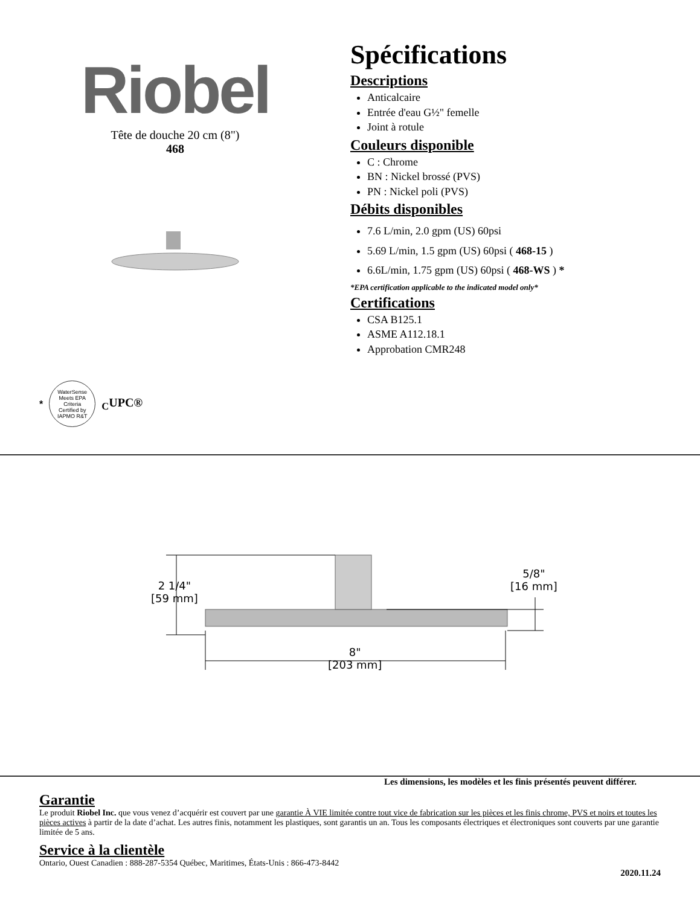Riobel
Tête de douche 20 cm (8")
468
Spécifications
Descriptions
Anticalcaire
Entrée d'eau G½" femelle
Joint à rotule
Couleurs disponible
C : Chrome
BN : Nickel brossé (PVS)
PN : Nickel poli (PVS)
Débits disponibles
7.6 L/min, 2.0 gpm (US) 60psi
5.69 L/min, 1.5 gpm (US) 60psi ( 468-15 )
6.6L/min, 1.75 gpm (US) 60psi ( 468-WS ) *
*EPA certification applicable to the indicated model only*
Certifications
CSA B125.1
ASME A112.18.1
Approbation CMR248
*
WaterSense Meets EPA Criteria
Certified by IAPMO R&T
<sub>C</sub>UPC®
2 1/4"
[59 mm]
5/8"
[16 mm]
8"
[203 mm]
Les dimensions, les modèles et les finis présentés peuvent différer.
Garantie
Le produit Riobel Inc. que vous venez d’acquérir est couvert par une garantie À VIE limitée contre tout vice de fabrication sur les pièces et les finis chrome, PVS et noirs et toutes les pièces actives à partir de la date d’achat. Les autres finis, notamment les plastiques, sont garantis un an. Tous les composants électriques et électroniques sont couverts par une garantie limitée de 5 ans.
Service à la clientèle
Ontario, Ouest Canadien : 888-287-5354 Québec, Maritimes, États-Unis : 866-473-8442
2020.11.24